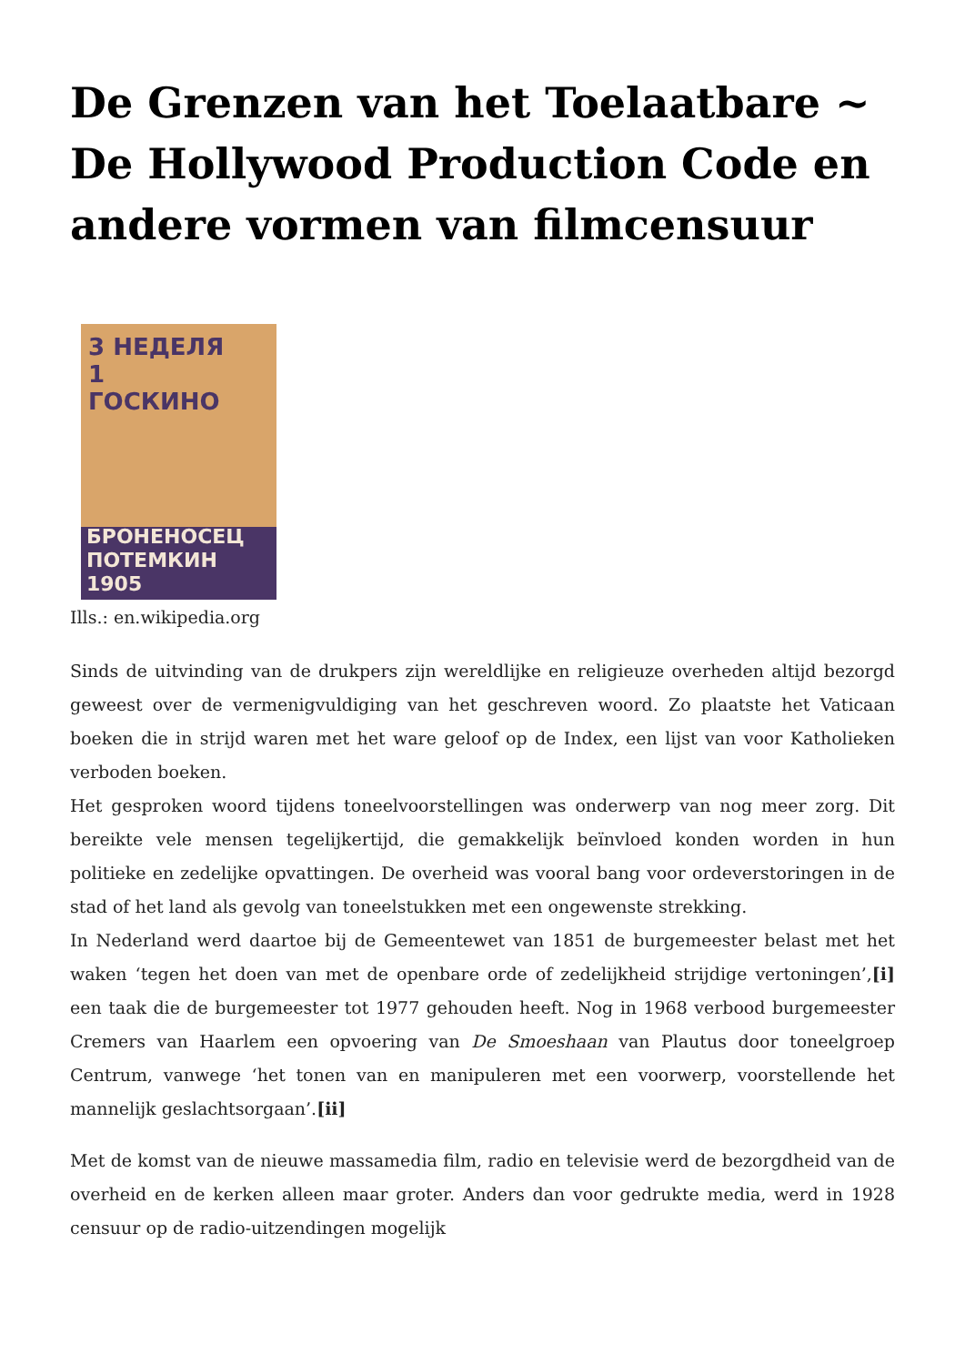De Grenzen van het Toelaatbare ~ De Hollywood Production Code en andere vormen van filmcensuur
3 НЕДЕЛЯ
1
ГОСКИНО
БРОНЕНОСЕЦ
ПОТЕМКИН 1905
Ills.: en.wikipedia.org
Sinds de uitvinding van de drukpers zijn wereldlijke en religieuze overheden altijd bezorgd geweest over de vermenigvuldiging van het geschreven woord. Zo plaatste het Vaticaan boeken die in strijd waren met het ware geloof op de Index, een lijst van voor Katholieken verboden boeken.
Het gesproken woord tijdens toneelvoorstellingen was onderwerp van nog meer zorg. Dit bereikte vele mensen tegelijkertijd, die gemakkelijk beïnvloed konden worden in hun politieke en zedelijke opvattingen. De overheid was vooral bang voor ordeverstoringen in de stad of het land als gevolg van toneelstukken met een ongewenste strekking.
In Nederland werd daartoe bij de Gemeentewet van 1851 de burgemeester belast met het waken ‘tegen het doen van met de openbare orde of zedelijkheid strijdige vertoningen’,[i] een taak die de burgemeester tot 1977 gehouden heeft. Nog in 1968 verbood burgemeester Cremers van Haarlem een opvoering van De Smoeshaan van Plautus door toneelgroep Centrum, vanwege ‘het tonen van en manipuleren met een voorwerp, voorstellende het mannelijk geslachtsorgaan’.[ii]
Met de komst van de nieuwe massamedia film, radio en televisie werd de bezorgdheid van de overheid en de kerken alleen maar groter. Anders dan voor gedrukte media, werd in 1928 censuur op de radio-uitzendingen mogelijk